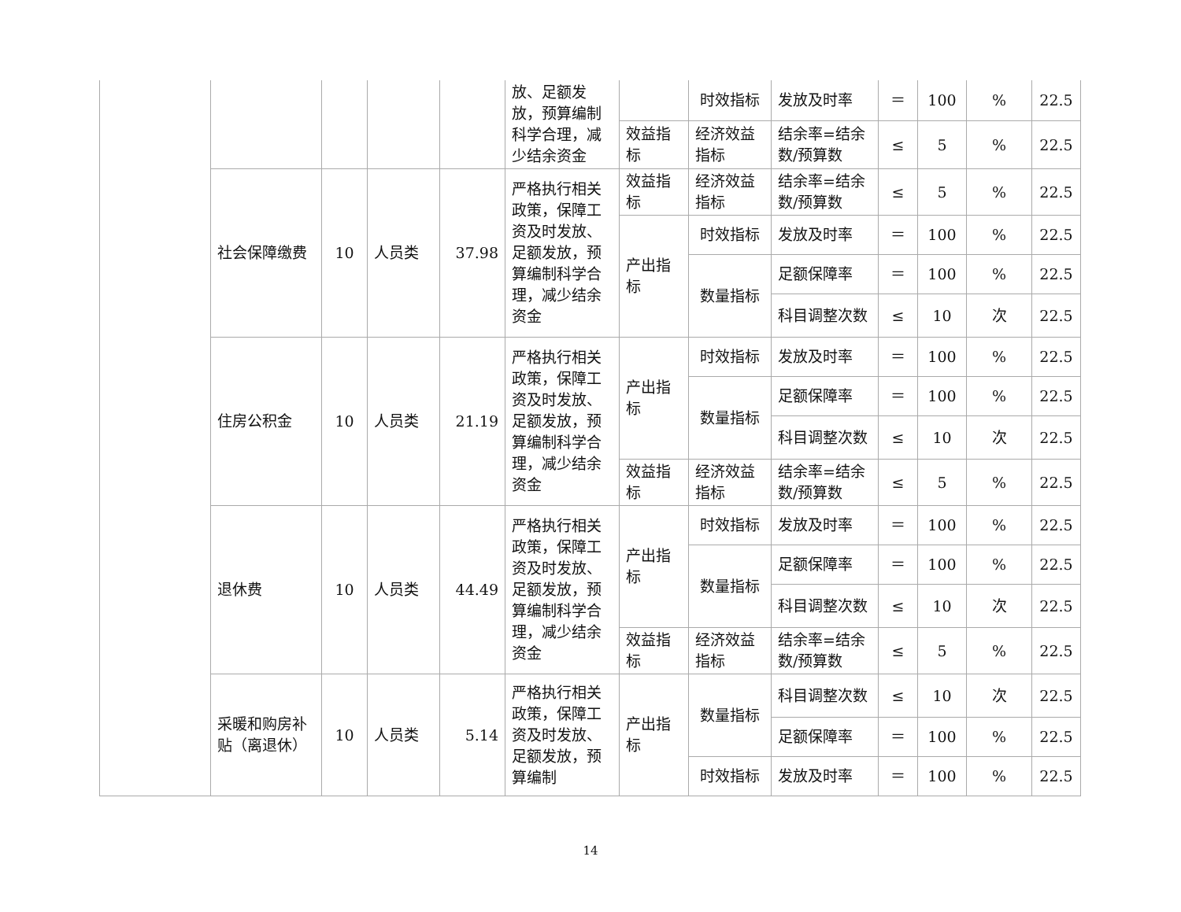| | | | | | 放、足额发放，预算编制科学合理，减少结余资金 | | 时效指标 | 发放及时率 | ＝ | 100 | % | 22.5 |
| | | | | | | 效益指标 | 经济效益指标 | 结余率=结余数/预算数 | ≤ | 5 | % | 22.5 |
| | 社会保障缴费 | 10 | 人员类 | 37.98 | 严格执行相关政策，保障工资及时发放、足额发放，预算编制科学合理，减少结余资金 | 效益指标 | 经济效益指标 | 结余率=结余数/预算数 | ≤ | 5 | % | 22.5 |
| | | | | | | 产出指标 | 时效指标 | 发放及时率 | ＝ | 100 | % | 22.5 |
| | | | | | | | 数量指标 | 足额保障率 | ＝ | 100 | % | 22.5 |
| | | | | | | | | 科目调整次数 | ≤ | 10 | 次 | 22.5 |
| | 住房公积金 | 10 | 人员类 | 21.19 | 严格执行相关政策，保障工资及时发放、足额发放，预算编制科学合理，减少结余资金 | 产出指标 | 时效指标 | 发放及时率 | ＝ | 100 | % | 22.5 |
| | | | | | | | 数量指标 | 足额保障率 | ＝ | 100 | % | 22.5 |
| | | | | | | | | 科目调整次数 | ≤ | 10 | 次 | 22.5 |
| | | | | | | 效益指标 | 经济效益指标 | 结余率=结余数/预算数 | ≤ | 5 | % | 22.5 |
| | 退休费 | 10 | 人员类 | 44.49 | 严格执行相关政策，保障工资及时发放、足额发放，预算编制科学合理，减少结余资金 | 产出指标 | 时效指标 | 发放及时率 | ＝ | 100 | % | 22.5 |
| | | | | | | | 数量指标 | 足额保障率 | ＝ | 100 | % | 22.5 |
| | | | | | | | | 科目调整次数 | ≤ | 10 | 次 | 22.5 |
| | | | | | | 效益指标 | 经济效益指标 | 结余率=结余数/预算数 | ≤ | 5 | % | 22.5 |
| | 采暖和购房补贴（离退休） | 10 | 人员类 | 5.14 | 严格执行相关政策，保障工资及时发放、足额发放，预算编制 | 产出指标 | 数量指标 | 科目调整次数 | ≤ | 10 | 次 | 22.5 |
| | | | | | | | | 足额保障率 | ＝ | 100 | % | 22.5 |
| | | | | | | | 时效指标 | 发放及时率 | ＝ | 100 | % | 22.5 |
14